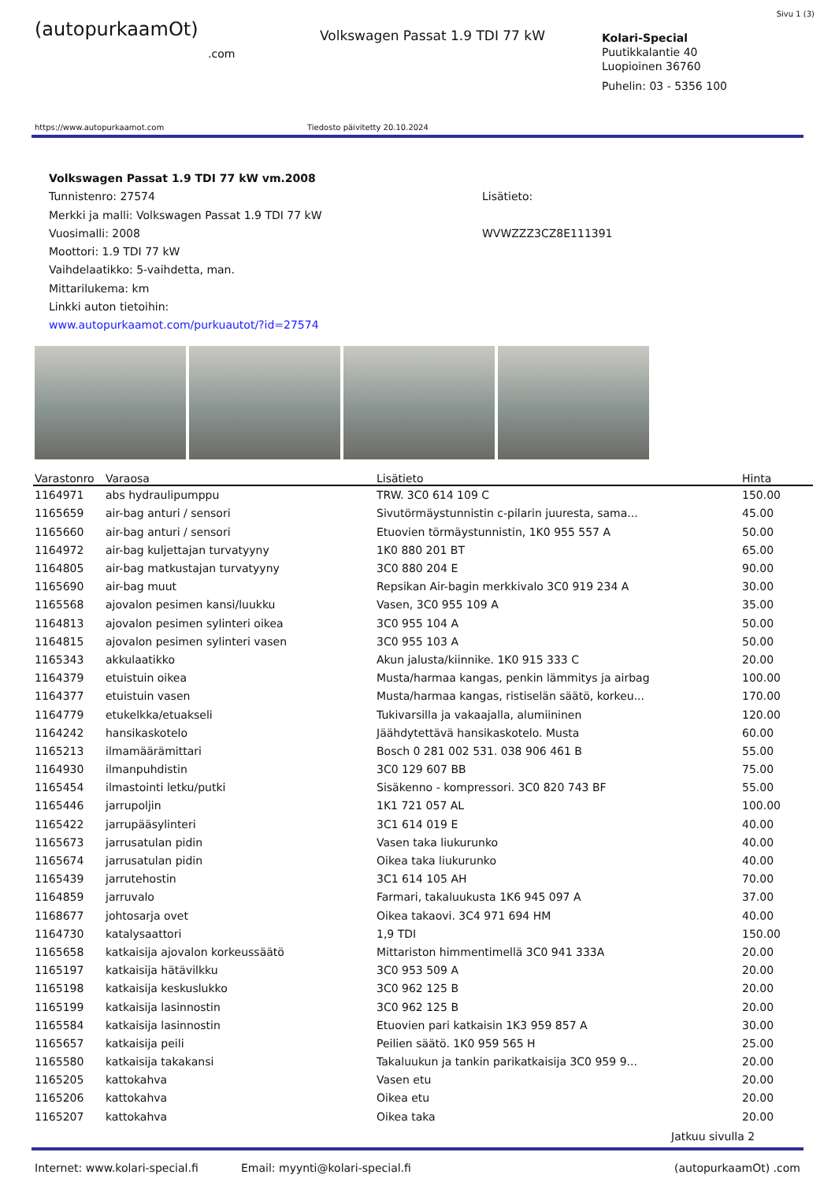Sivu 1 (3)
(autopurkaamOt)
.com
Volkswagen Passat 1.9 TDI 77 kW
Kolari-Special
Puutikkalantie 40
Luopioinen 36760
Puhelin: 03 - 5356 100
https://www.autopurkaamot.com Tiedosto päivitetty 20.10.2024
Volkswagen Passat 1.9 TDI 77 kW vm.2008
Tunnistenro: 27574
Merkki ja malli: Volkswagen Passat 1.9 TDI 77 kW
Vuosimalli: 2008
Moottori: 1.9 TDI 77 kW
Vaihdelaatikko: 5-vaihdetta, man.
Mittarilukema: km
Linkki auton tietoihin:
www.autopurkaamot.com/purkuautot/?id=27574
Lisätieto:
WVWZZZ3CZ8E111391
| Varastonro | Varaosa | Lisätieto | Hinta |
| --- | --- | --- | --- |
| 1164971 | abs hydraulipumppu | TRW. 3C0 614 109 C | 150.00 |
| 1165659 | air-bag anturi / sensori | Sivutörmäystunnistin c-pilarin juuresta, sama... | 45.00 |
| 1165660 | air-bag anturi / sensori | Etuovien törmäystunnistin, 1K0 955 557 A | 50.00 |
| 1164972 | air-bag kuljettajan turvatyyny | 1K0 880 201 BT | 65.00 |
| 1164805 | air-bag matkustajan turvatyyny | 3C0 880 204 E | 90.00 |
| 1165690 | air-bag muut | Repsikan Air-bagin merkkivalo 3C0 919 234 A | 30.00 |
| 1165568 | ajovalon pesimen kansi/luukku | Vasen, 3C0 955 109 A | 35.00 |
| 1164813 | ajovalon pesimen sylinteri oikea | 3C0 955 104 A | 50.00 |
| 1164815 | ajovalon pesimen sylinteri vasen | 3C0 955 103 A | 50.00 |
| 1165343 | akkulaatikko | Akun jalusta/kiinnike. 1K0 915 333 C | 20.00 |
| 1164379 | etuistuin oikea | Musta/harmaa kangas, penkin lämmitys ja airbag | 100.00 |
| 1164377 | etuistuin vasen | Musta/harmaa kangas, ristiselän säätö, korkeu... | 170.00 |
| 1164779 | etukelkka/etuakseli | Tukivarsilla ja vakaajalla, alumiininen | 120.00 |
| 1164242 | hansikaskotelo | Jäähdytettävä hansikaskotelo. Musta | 60.00 |
| 1165213 | ilmamäärämittari | Bosch 0 281 002 531. 038 906 461 B | 55.00 |
| 1164930 | ilmanpuhdistin | 3C0 129 607 BB | 75.00 |
| 1165454 | ilmastointi letku/putki | Sisäkenno - kompressori. 3C0 820 743 BF | 55.00 |
| 1165446 | jarrupoljin | 1K1 721 057 AL | 100.00 |
| 1165422 | jarrupääsylinteri | 3C1 614 019 E | 40.00 |
| 1165673 | jarrusatulan pidin | Vasen taka liukurunko | 40.00 |
| 1165674 | jarrusatulan pidin | Oikea taka liukurunko | 40.00 |
| 1165439 | jarrutehostin | 3C1 614 105 AH | 70.00 |
| 1164859 | jarruvalo | Farmari, takaluukusta 1K6 945 097 A | 37.00 |
| 1168677 | johtosarja ovet | Oikea takaovi. 3C4 971 694 HM | 40.00 |
| 1164730 | katalysaattori | 1,9 TDI | 150.00 |
| 1165658 | katkaisija ajovalon korkeussäätö | Mittariston himmentimellä 3C0 941 333A | 20.00 |
| 1165197 | katkaisija hätävilkku | 3C0 953 509 A | 20.00 |
| 1165198 | katkaisija keskuslukko | 3C0 962 125 B | 20.00 |
| 1165199 | katkaisija lasinnostin | 3C0 962 125 B | 20.00 |
| 1165584 | katkaisija lasinnostin | Etuovien pari katkaisin 1K3 959 857 A | 30.00 |
| 1165657 | katkaisija peili | Peilien säätö. 1K0 959 565 H | 25.00 |
| 1165580 | katkaisija takakansi | Takaluukun ja tankin parikatkaisija 3C0 959 9... | 20.00 |
| 1165205 | kattokahva | Vasen etu | 20.00 |
| 1165206 | kattokahva | Oikea etu | 20.00 |
| 1165207 | kattokahva | Oikea taka | 20.00 |
Jatkuu sivulla 2
Internet: www.kolari-special.fi Email: myynti@kolari-special.fi (autopurkaamOt) .com